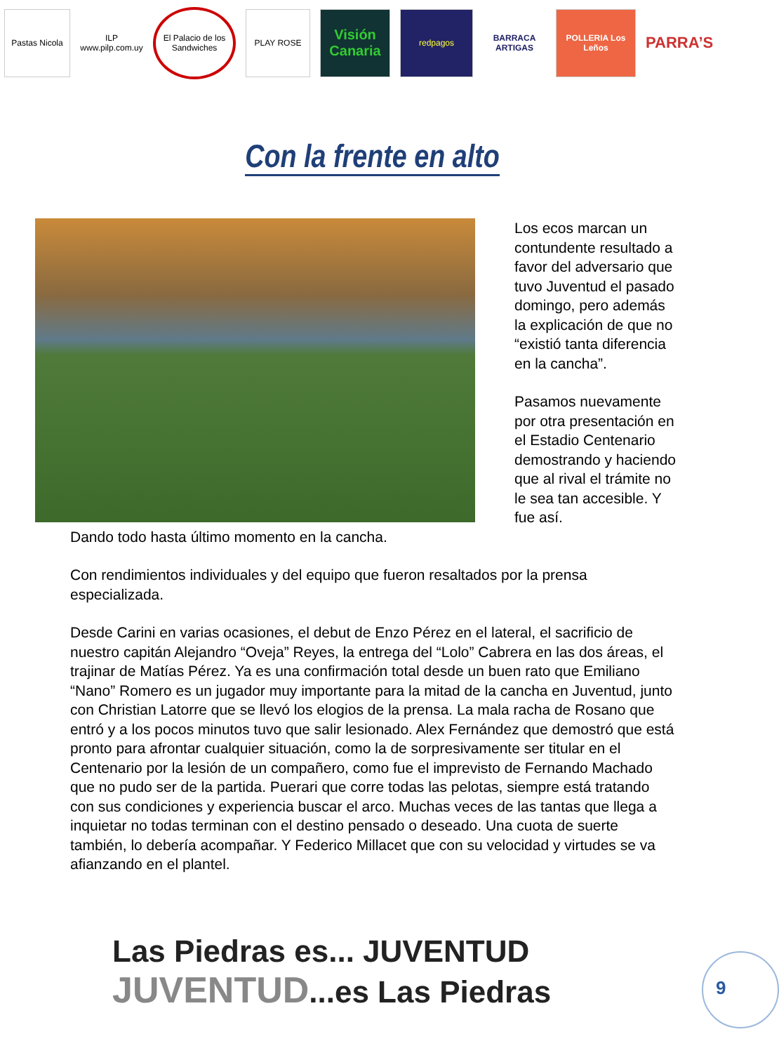Pastas Nicola
ILP www.pilp.com.uy
El Palacio de los Sandwiches
PLAY ROSE
Visión Canaria
redpagos
BARRACA ARTIGAS
POLLERIA Los Leños
PARRA’S
Con la frente en alto
Los ecos marcan un contundente resultado a favor del adversario que tuvo Juventud el pasado domingo, pero además la explicación de que no “existió tanta diferencia en la cancha”.
Pasamos nuevamente por otra presentación en el Estadio Centenario demostrando y haciendo que al rival el trámite no le sea tan accesible. Y fue así.
Dando todo hasta último momento en la cancha.
Con rendimientos individuales y del equipo que fueron resaltados por la prensa especializada.
Desde Carini en varias ocasiones, el debut de Enzo Pérez en el lateral, el sacrificio de nuestro capitán Alejandro “Oveja” Reyes, la entrega del “Lolo” Cabrera en las dos áreas, el trajinar de Matías Pérez. Ya es una confirmación total desde un buen rato que Emiliano “Nano” Romero es un jugador muy importante para la mitad de la cancha en Juventud, junto con Christian Latorre que se llevó los elogios de la prensa. La mala racha de Rosano que entró y a los pocos minutos tuvo que salir lesionado. Alex Fernández que demostró que está pronto para afrontar cualquier situación, como la de sorpresivamente ser titular en el Centenario por la lesión de un compañero, como fue el imprevisto de Fernando Machado que no pudo ser de la partida. Puerari que corre todas las pelotas, siempre está tratando con sus condiciones y experiencia buscar el arco. Muchas veces de las tantas que llega a inquietar no todas terminan con el destino pensado o deseado. Una cuota de suerte también, lo debería acompañar. Y Federico Millacet que con su velocidad y virtudes se va afianzando en el plantel.
Las Piedras es... JUVENTUD
JUVENTUD...es Las Piedras
9